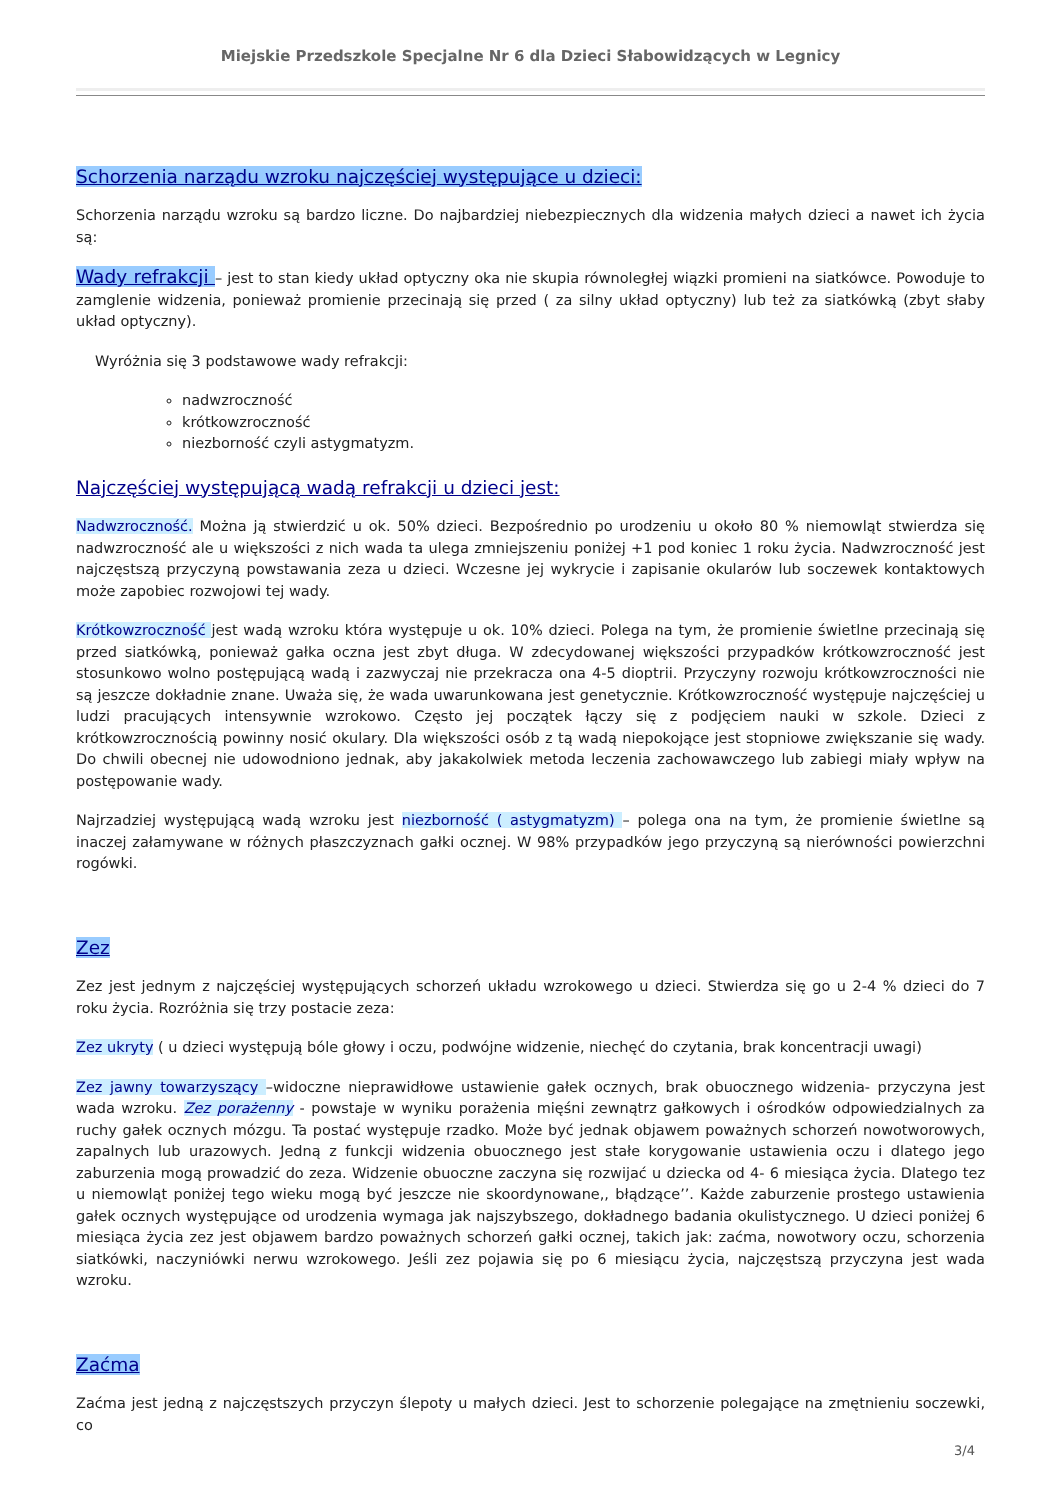Miejskie Przedszkole Specjalne Nr 6 dla Dzieci Słabowidzących w Legnicy
Schorzenia narządu wzroku najczęściej występujące u dzieci:
Schorzenia narządu wzroku są bardzo liczne. Do najbardziej niebezpiecznych dla widzenia małych dzieci a nawet ich życia są:
Wady refrakcji – jest to stan kiedy układ optyczny oka nie skupia równoległej wiązki promieni na siatkówce. Powoduje to zamglenie widzenia, ponieważ promienie przecinają się przed ( za silny układ optyczny) lub też za siatkówką (zbyt słaby układ optyczny).
Wyróżnia się 3 podstawowe wady refrakcji:
nadwzroczność
krótkowzroczność
niezborność czyli astygmatyzm.
Najczęściej występującą wadą refrakcji u dzieci jest:
Nadwzroczność. Można ją stwierdzić u ok. 50% dzieci. Bezpośrednio po urodzeniu u około 80 % niemowląt stwierdza się nadwzroczność ale u większości z nich wada ta ulega zmniejszeniu poniżej +1 pod koniec 1 roku życia. Nadwzroczność jest najczęstszą przyczyną powstawania zeza u dzieci. Wczesne jej wykrycie i zapisanie okularów lub soczewek kontaktowych może zapobiec rozwojowi tej wady.
Krótkowzroczność jest wadą wzroku która występuje u ok. 10% dzieci. Polega na tym, że promienie świetlne przecinają się przed siatkówką, ponieważ gałka oczna jest zbyt długa. W zdecydowanej większości przypadków krótkowzroczność jest stosunkowo wolno postępującą wadą i zazwyczaj nie przekracza ona 4-5 dioptrii. Przyczyny rozwoju krótkowzroczności nie są jeszcze dokładnie znane. Uważa się, że wada uwarunkowana jest genetycznie. Krótkowzroczność występuje najczęściej u ludzi pracujących intensywnie wzrokowo. Często jej początek łączy się z podjęciem nauki w szkole. Dzieci z krótkowzrocznością powinny nosić okulary. Dla większości osób z tą wadą niepokojące jest stopniowe zwiększanie się wady. Do chwili obecnej nie udowodniono jednak, aby jakakolwiek metoda leczenia zachowawczego lub zabiegi miały wpływ na postępowanie wady.
Najrzadziej występującą wadą wzroku jest niezborność ( astygmatyzm) – polega ona na tym, że promienie świetlne są inaczej załamywane w różnych płaszczyznach gałki ocznej. W 98% przypadków jego przyczyną są nierówności powierzchni rogówki.
Zez
Zez jest jednym z najczęściej występujących schorzeń układu wzrokowego u dzieci. Stwierdza się go u 2-4 % dzieci do 7 roku życia. Rozróżnia się trzy postacie zeza:
Zez ukryty ( u dzieci występują bóle głowy i oczu, podwójne widzenie, niechęć do czytania, brak koncentracji uwagi)
Zez jawny towarzyszący –widoczne nieprawidłowe ustawienie gałek ocznych, brak obuocznego widzenia- przyczyna jest wada wzroku. Zez porażenny - powstaje w wyniku porażenia mięśni zewnątrz gałkowych i ośrodków odpowiedzialnych za ruchy gałek ocznych mózgu. Ta postać występuje rzadko. Może być jednak objawem poważnych schorzeń nowotworowych, zapalnych lub urazowych. Jedną z funkcji widzenia obuocznego jest stałe korygowanie ustawienia oczu i dlatego jego zaburzenia mogą prowadzić do zeza. Widzenie obuoczne zaczyna się rozwijać u dziecka od 4- 6 miesiąca życia. Dlatego tez u niemowląt poniżej tego wieku mogą być jeszcze nie skoordynowane,, błądzące’’. Każde zaburzenie prostego ustawienia gałek ocznych występujące od urodzenia wymaga jak najszybszego, dokładnego badania okulistycznego. U dzieci poniżej 6 miesiąca życia zez jest objawem bardzo poważnych schorzeń gałki ocznej, takich jak: zaćma, nowotwory oczu, schorzenia siatkówki, naczyniówki nerwu wzrokowego. Jeśli zez pojawia się po 6 miesiącu życia, najczęstszą przyczyna jest wada wzroku.
Zaćma
Zaćma jest jedną z najczęstszych przyczyn ślepoty u małych dzieci. Jest to schorzenie polegające na zmętnieniu soczewki, co
3/4